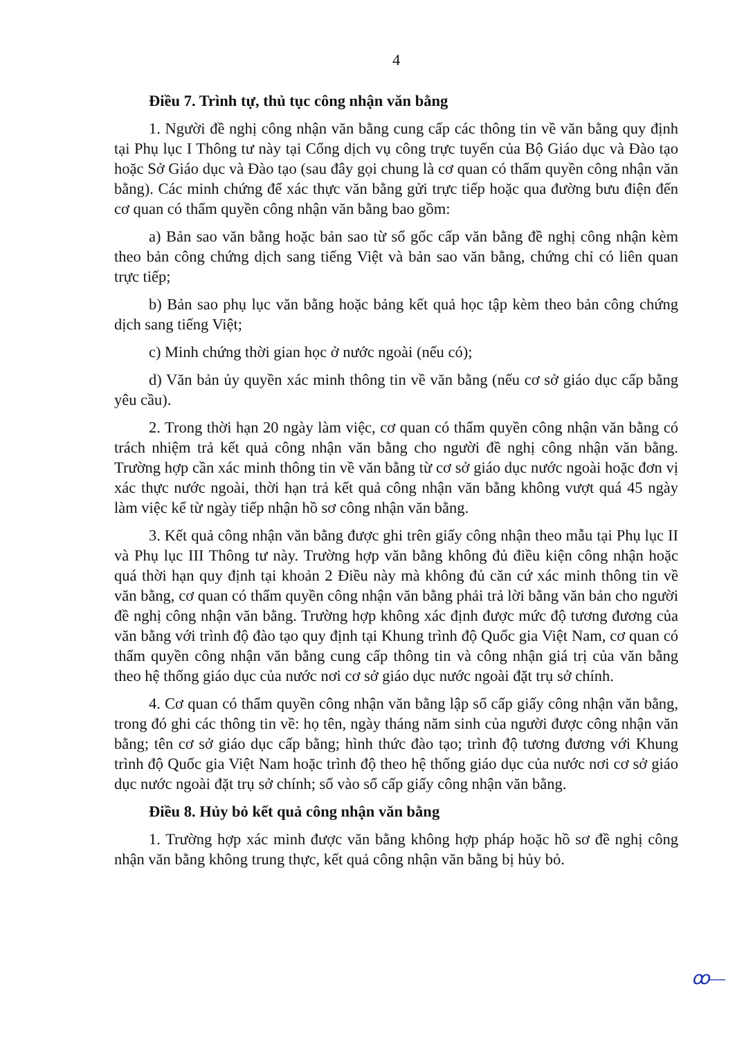4
Điều 7. Trình tự, thủ tục công nhận văn bằng
1. Người đề nghị công nhận văn bằng cung cấp các thông tin về văn bằng quy định tại Phụ lục I Thông tư này tại Cổng dịch vụ công trực tuyến của Bộ Giáo dục và Đào tạo hoặc Sở Giáo dục và Đào tạo (sau đây gọi chung là cơ quan có thẩm quyền công nhận văn bằng). Các minh chứng để xác thực văn bằng gửi trực tiếp hoặc qua đường bưu điện đến cơ quan có thẩm quyền công nhận văn bằng bao gồm:
a) Bản sao văn bằng hoặc bản sao từ sổ gốc cấp văn bằng đề nghị công nhận kèm theo bản công chứng dịch sang tiếng Việt và bản sao văn bằng, chứng chỉ có liên quan trực tiếp;
b) Bản sao phụ lục văn bằng hoặc bảng kết quả học tập kèm theo bản công chứng dịch sang tiếng Việt;
c) Minh chứng thời gian học ở nước ngoài (nếu có);
d) Văn bản ủy quyền xác minh thông tin về văn bằng (nếu cơ sở giáo dục cấp bằng yêu cầu).
2. Trong thời hạn 20 ngày làm việc, cơ quan có thẩm quyền công nhận văn bằng có trách nhiệm trả kết quả công nhận văn bằng cho người đề nghị công nhận văn bằng. Trường hợp cần xác minh thông tin về văn bằng từ cơ sở giáo dục nước ngoài hoặc đơn vị xác thực nước ngoài, thời hạn trả kết quả công nhận văn bằng không vượt quá 45 ngày làm việc kể từ ngày tiếp nhận hồ sơ công nhận văn bằng.
3. Kết quả công nhận văn bằng được ghi trên giấy công nhận theo mẫu tại Phụ lục II và Phụ lục III Thông tư này. Trường hợp văn bằng không đủ điều kiện công nhận hoặc quá thời hạn quy định tại khoản 2 Điều này mà không đủ căn cứ xác minh thông tin về văn bằng, cơ quan có thẩm quyền công nhận văn bằng phải trả lời bằng văn bản cho người đề nghị công nhận văn bằng. Trường hợp không xác định được mức độ tương đương của văn bằng với trình độ đào tạo quy định tại Khung trình độ Quốc gia Việt Nam, cơ quan có thẩm quyền công nhận văn bằng cung cấp thông tin và công nhận giá trị của văn bằng theo hệ thống giáo dục của nước nơi cơ sở giáo dục nước ngoài đặt trụ sở chính.
4. Cơ quan có thẩm quyền công nhận văn bằng lập sổ cấp giấy công nhận văn bằng, trong đó ghi các thông tin về: họ tên, ngày tháng năm sinh của người được công nhận văn bằng; tên cơ sở giáo dục cấp bằng; hình thức đào tạo; trình độ tương đương với Khung trình độ Quốc gia Việt Nam hoặc trình độ theo hệ thống giáo dục của nước nơi cơ sở giáo dục nước ngoài đặt trụ sở chính; số vào sổ cấp giấy công nhận văn bằng.
Điều 8. Hủy bỏ kết quả công nhận văn bằng
1. Trường hợp xác minh được văn bằng không hợp pháp hoặc hồ sơ đề nghị công nhận văn bằng không trung thực, kết quả công nhận văn bằng bị hủy bỏ.
ꝏ—